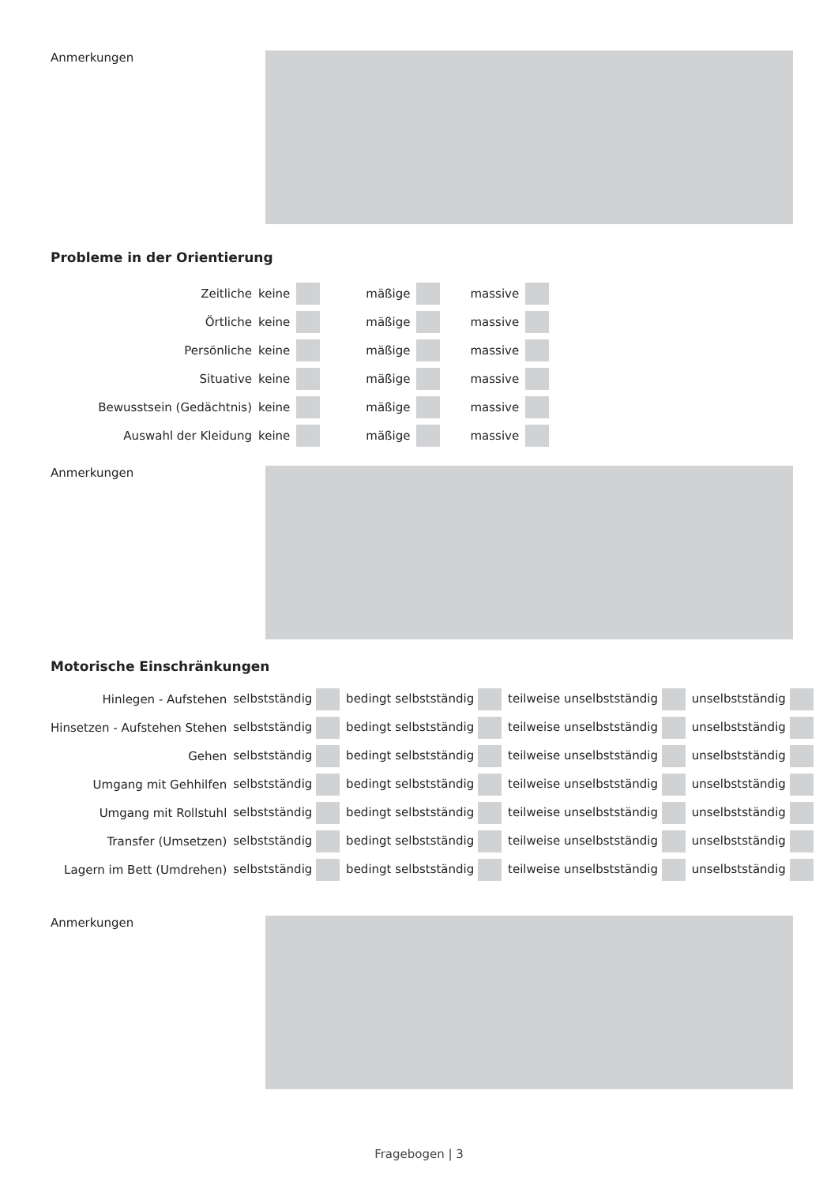Anmerkungen
Probleme in der Orientierung
| Zeitliche | keine | | mäßige | | massive | |
| Örtliche | keine | | mäßige | | massive | |
| Persönliche | keine | | mäßige | | massive | |
| Situative | keine | | mäßige | | massive | |
| Bewusstsein (Gedächtnis) | keine | | mäßige | | massive | |
| Auswahl der Kleidung | keine | | mäßige | | massive | |
Anmerkungen
Motorische Einschränkungen
| Hinlegen - Aufstehen | selbstständig | bedingt selbstständig | teilweise unselbstständig | unselbstständig |
| Hinsetzen - Aufstehen Stehen | selbstständig | bedingt selbstständig | teilweise unselbstständig | unselbstständig |
| Gehen | selbstständig | bedingt selbstständig | teilweise unselbstständig | unselbstständig |
| Umgang mit Gehhilfen | selbstständig | bedingt selbstständig | teilweise unselbstständig | unselbstständig |
| Umgang mit Rollstuhl | selbstständig | bedingt selbstständig | teilweise unselbstständig | unselbstständig |
| Transfer (Umsetzen) | selbstständig | bedingt selbstständig | teilweise unselbstständig | unselbstständig |
| Lagern im Bett (Umdrehen) | selbstständig | bedingt selbstständig | teilweise unselbstständig | unselbstständig |
Anmerkungen
Fragebogen | 3